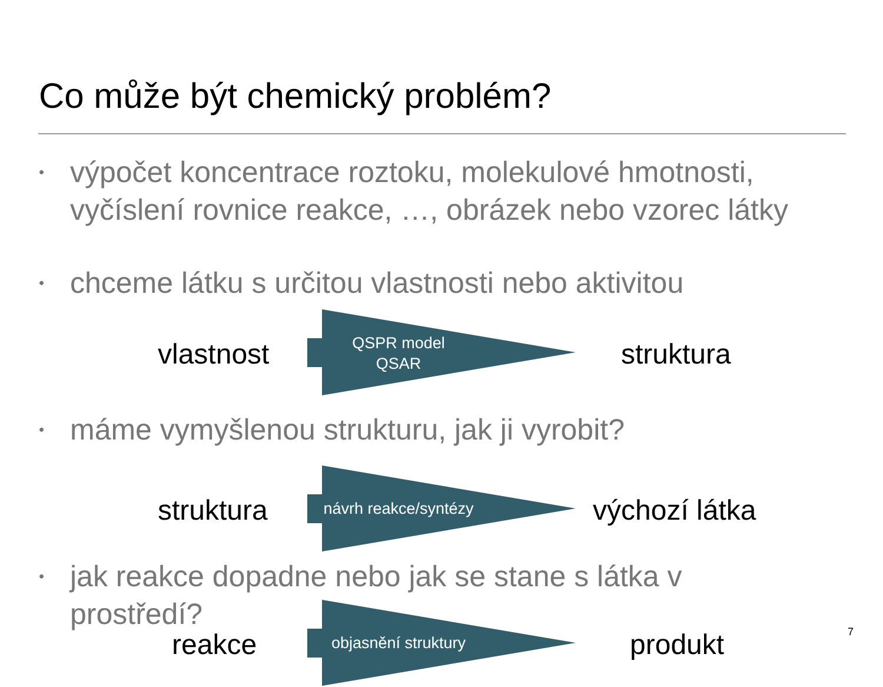Co může být chemický problém?
• výpočet koncentrace roztoku, molekulové hmotnosti,
vyčíslení rovnice reakce, …, obrázek nebo vzorec látky
• chceme látku s určitou vlastnosti nebo aktivitou
vlastnost
QSPR model
QSAR
struktura
• máme vymyšlenou strukturu, jak ji vyrobit?
struktura
návrh reakce/syntézy
výchozí látka
• jak reakce dopadne nebo jak se stane s látka v
prostředí?
reakce objasnění struktury produkt
7